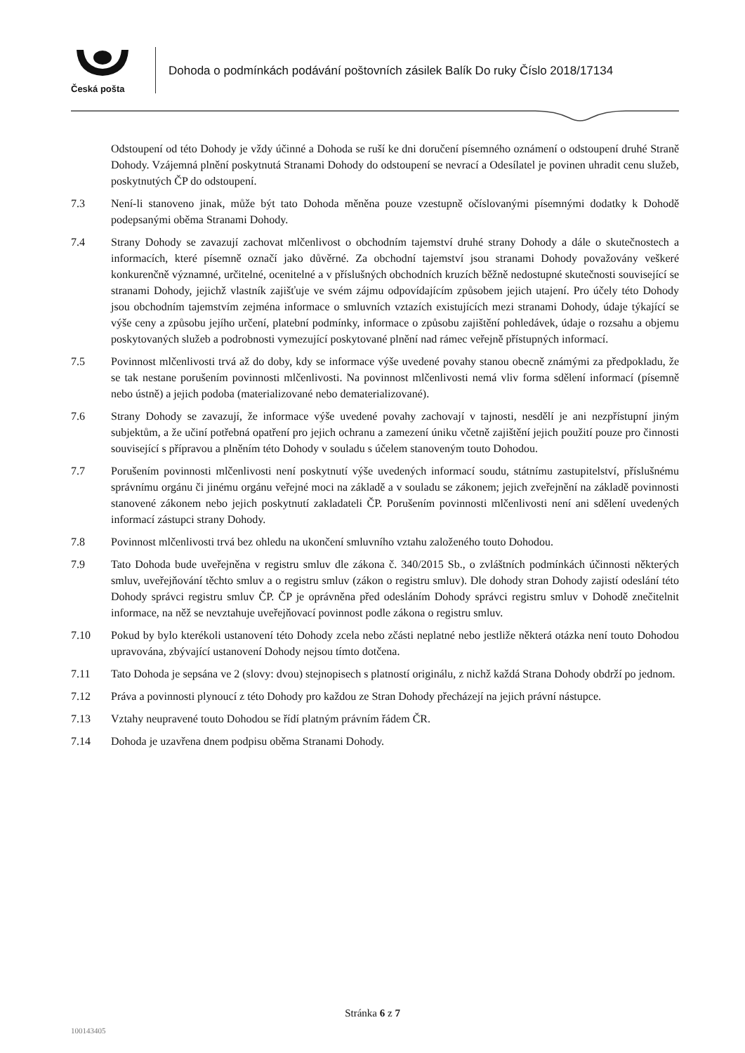Česká pošta
Dohoda o podmínkách podávání poštovních zásilek Balík Do ruky Číslo 2018/17134
Odstoupení od této Dohody je vždy účinné a Dohoda se ruší ke dni doručení písemného oznámení o odstoupení druhé Straně Dohody. Vzájemná plnění poskytnutá Stranami Dohody do odstoupení se nevrací a Odesílatel je povinen uhradit cenu služeb, poskytnutých ČP do odstoupení.
7.3 Není-li stanoveno jinak, může být tato Dohoda měněna pouze vzestupně očíslovanými písemnými dodatky k Dohodě podepsanými oběma Stranami Dohody.
7.4 Strany Dohody se zavazují zachovat mlčenlivost o obchodním tajemství druhé strany Dohody a dále o skutečnostech a informacích, které písemně označí jako důvěrné. Za obchodní tajemství jsou stranami Dohody považovány veškeré konkurenčně významné, určitelné, ocenitelné a v příslušných obchodních kruzích běžně nedostupné skutečnosti související se stranami Dohody, jejichž vlastník zajišťuje ve svém zájmu odpovídajícím způsobem jejich utajení. Pro účely této Dohody jsou obchodním tajemstvím zejména informace o smluvních vztazích existujících mezi stranami Dohody, údaje týkající se výše ceny a způsobu jejího určení, platební podmínky, informace o způsobu zajištění pohledávek, údaje o rozsahu a objemu poskytovaných služeb a podrobnosti vymezující poskytované plnění nad rámec veřejně přístupných informací.
7.5 Povinnost mlčenlivosti trvá až do doby, kdy se informace výše uvedené povahy stanou obecně známými za předpokladu, že se tak nestane porušením povinnosti mlčenlivosti. Na povinnost mlčenlivosti nemá vliv forma sdělení informací (písemně nebo ústně) a jejich podoba (materializované nebo dematerializované).
7.6 Strany Dohody se zavazují, že informace výše uvedené povahy zachovají v tajnosti, nesdělí je ani nezpřístupní jiným subjektům, a že učiní potřebná opatření pro jejich ochranu a zamezení úniku včetně zajištění jejich použití pouze pro činnosti související s přípravou a plněním této Dohody v souladu s účelem stanoveným touto Dohodou.
7.7 Porušením povinnosti mlčenlivosti není poskytnutí výše uvedených informací soudu, státnímu zastupitelství, příslušnému správnímu orgánu či jinému orgánu veřejné moci na základě a v souladu se zákonem; jejich zveřejnění na základě povinnosti stanovené zákonem nebo jejich poskytnutí zakladateli ČP. Porušením povinnosti mlčenlivosti není ani sdělení uvedených informací zástupci strany Dohody.
7.8 Povinnost mlčenlivosti trvá bez ohledu na ukončení smluvního vztahu založeného touto Dohodou.
7.9 Tato Dohoda bude uveřejněna v registru smluv dle zákona č. 340/2015 Sb., o zvláštních podmínkách účinnosti některých smluv, uveřejňování těchto smluv a o registru smluv (zákon o registru smluv). Dle dohody stran Dohody zajistí odeslání této Dohody správci registru smluv ČP. ČP je oprávněna před odesláním Dohody správci registru smluv v Dohodě znečitelnit informace, na něž se nevztahuje uveřejňovací povinnost podle zákona o registru smluv.
7.10 Pokud by bylo kterékoli ustanovení této Dohody zcela nebo zčásti neplatné nebo jestliže některá otázka není touto Dohodou upravována, zbývající ustanovení Dohody nejsou tímto dotčena.
7.11 Tato Dohoda je sepsána ve 2 (slovy: dvou) stejnopisech s platností originálu, z nichž každá Strana Dohody obdrží po jednom.
7.12 Práva a povinnosti plynoucí z této Dohody pro každou ze Stran Dohody přecházejí na jejich právní nástupce.
7.13 Vztahy neupravené touto Dohodou se řídí platným právním řádem ČR.
7.14 Dohoda je uzavřena dnem podpisu oběma Stranami Dohody.
Stránka 6 z 7
100143405